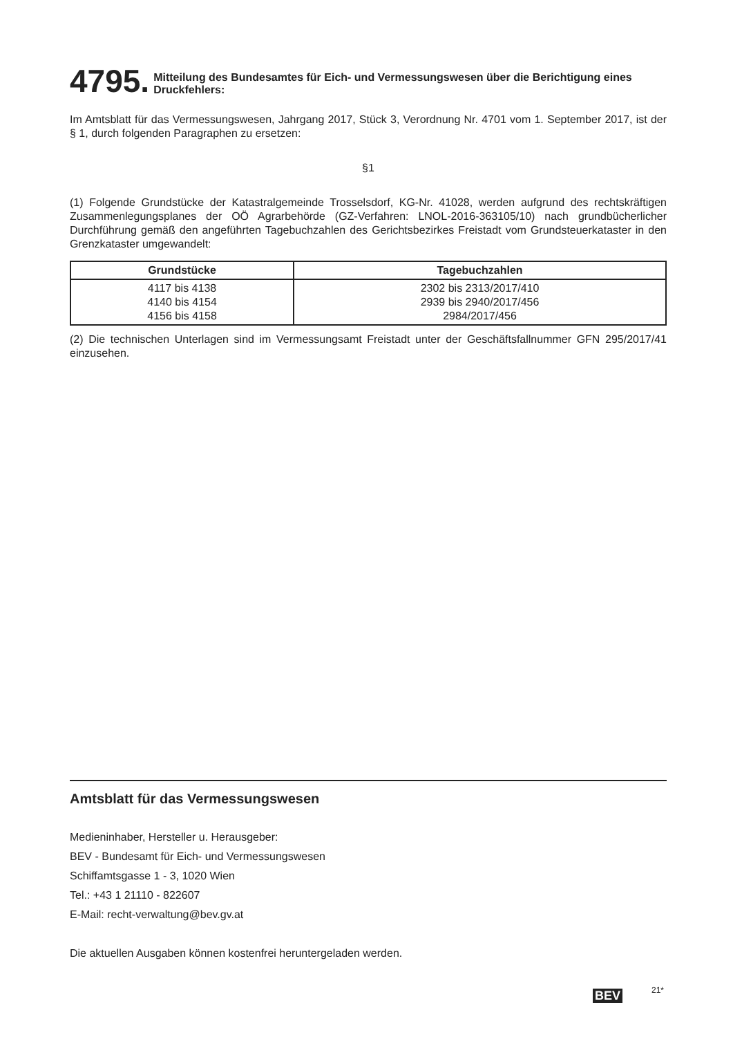4795. Mitteilung des Bundesamtes für Eich- und Vermessungswesen über die Berichtigung eines Druckfehlers:
Im Amtsblatt für das Vermessungswesen, Jahrgang 2017, Stück 3, Verordnung Nr. 4701 vom 1. September 2017, ist der § 1, durch folgenden Paragraphen zu ersetzen:
§1
(1) Folgende Grundstücke der Katastralgemeinde Trosselsdorf, KG-Nr. 41028, werden aufgrund des rechtskräftigen Zusammenlegungsplanes der OÖ Agrarbehörde (GZ-Verfahren: LNOL-2016-363105/10) nach grundbücherlicher Durchführung gemäß den angeführten Tagebuchzahlen des Gerichtsbezirkes Freistadt vom Grundsteuerkataster in den Grenzkataster umgewandelt:
| Grundstücke | Tagebuchzahlen |
| --- | --- |
| 4117 bis 4138 4140 bis 4154 4156 bis 4158 | 2302 bis 2313/2017/410 2939 bis 2940/2017/456 2984/2017/456 |
(2) Die technischen Unterlagen sind im Vermessungsamt Freistadt unter der Geschäftsfallnummer GFN 295/2017/41 einzusehen.
Amtsblatt für das Vermessungswesen
Medieninhaber, Hersteller u. Herausgeber:
BEV - Bundesamt für Eich- und Vermessungswesen
Schiffamtsgasse 1 - 3, 1020 Wien
Tel.: +43 1 21110 - 822607
E-Mail: recht-verwaltung@bev.gv.at
Die aktuellen Ausgaben können kostenfrei heruntergeladen werden.
BEV 21*